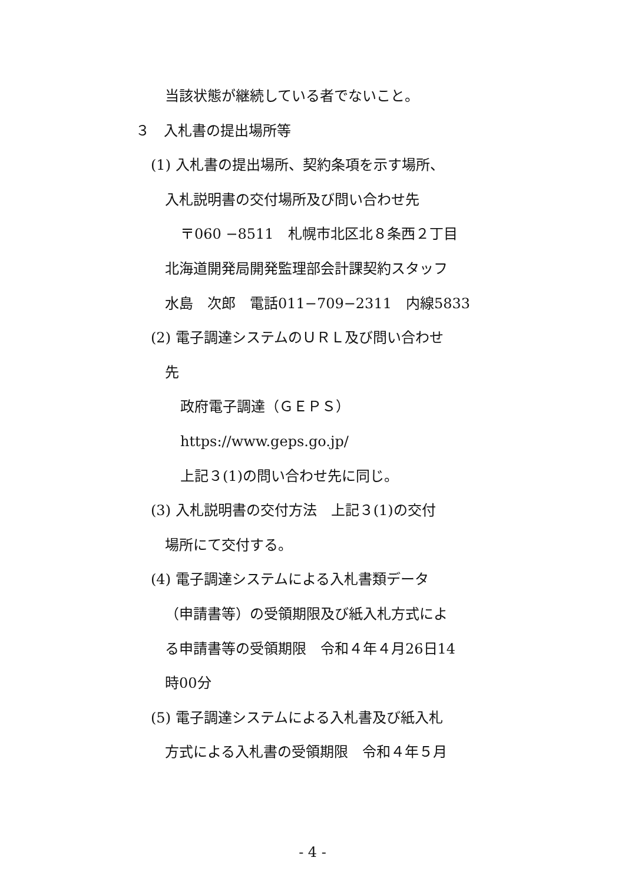当該状態が継続している者でないこと。
３　入札書の提出場所等
(1) 入札書の提出場所、契約条項を示す場所、
入札説明書の交付場所及び問い合わせ先
〒060 −8511　札幌市北区北８条西２丁目
北海道開発局開発監理部会計課契約スタッフ
水島　次郎　電話011−709−2311　内線5833
(2) 電子調達システムのＵＲＬ及び問い合わせ
先
政府電子調達（ＧＥＰＳ）
https://www.geps.go.jp/
上記３(1)の問い合わせ先に同じ。
(3) 入札説明書の交付方法　上記３(1)の交付
場所にて交付する。
(4) 電子調達システムによる入札書類データ
（申請書等）の受領期限及び紙入札方式によ
る申請書等の受領期限　令和４年４月26日14
時00分
(5) 電子調達システムによる入札書及び紙入札
方式による入札書の受領期限　令和４年５月
- 4 -